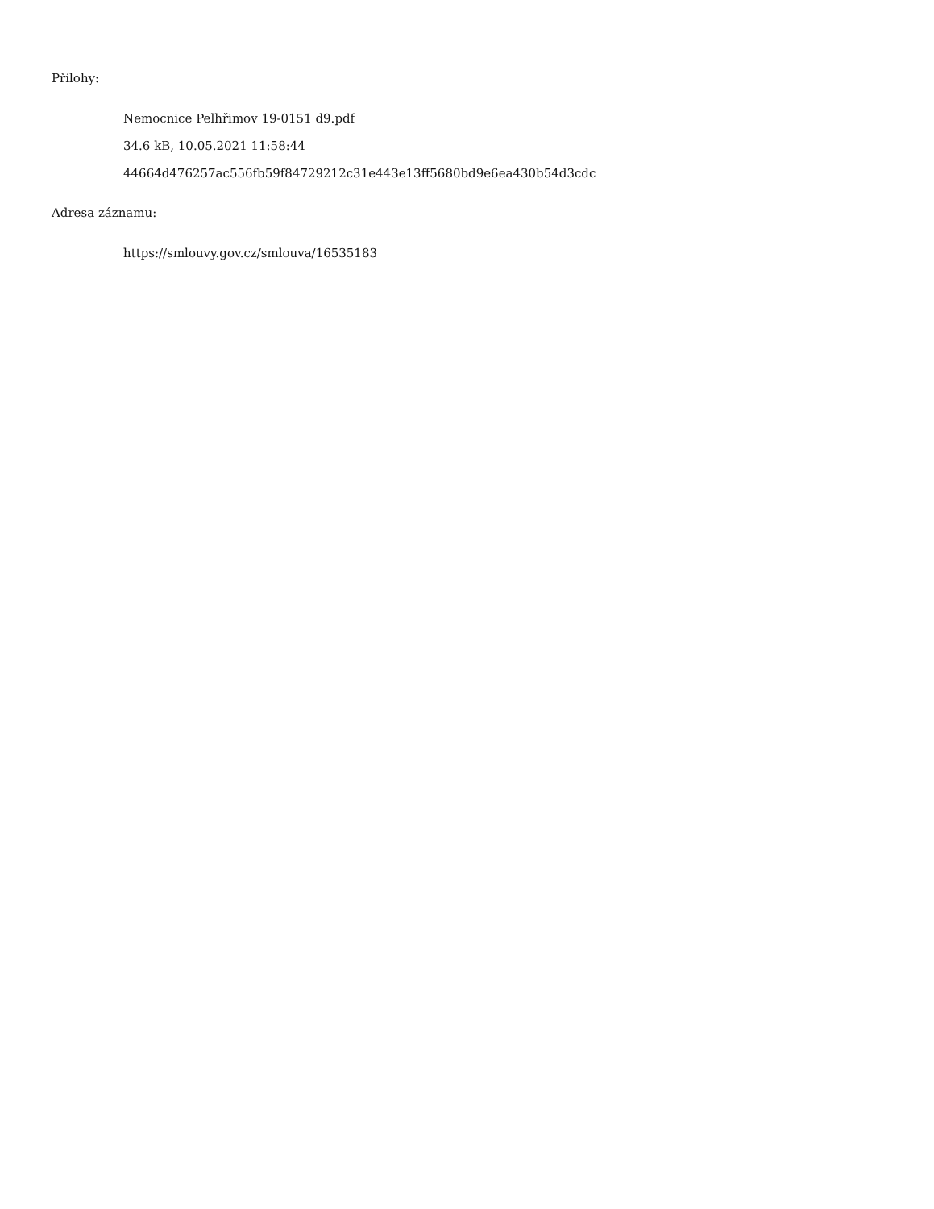Přílohy:
Nemocnice Pelhřimov 19-0151 d9.pdf
34.6 kB, 10.05.2021 11:58:44
44664d476257ac556fb59f84729212c31e443e13ff5680bd9e6ea430b54d3cdc
Adresa záznamu:
https://smlouvy.gov.cz/smlouva/16535183